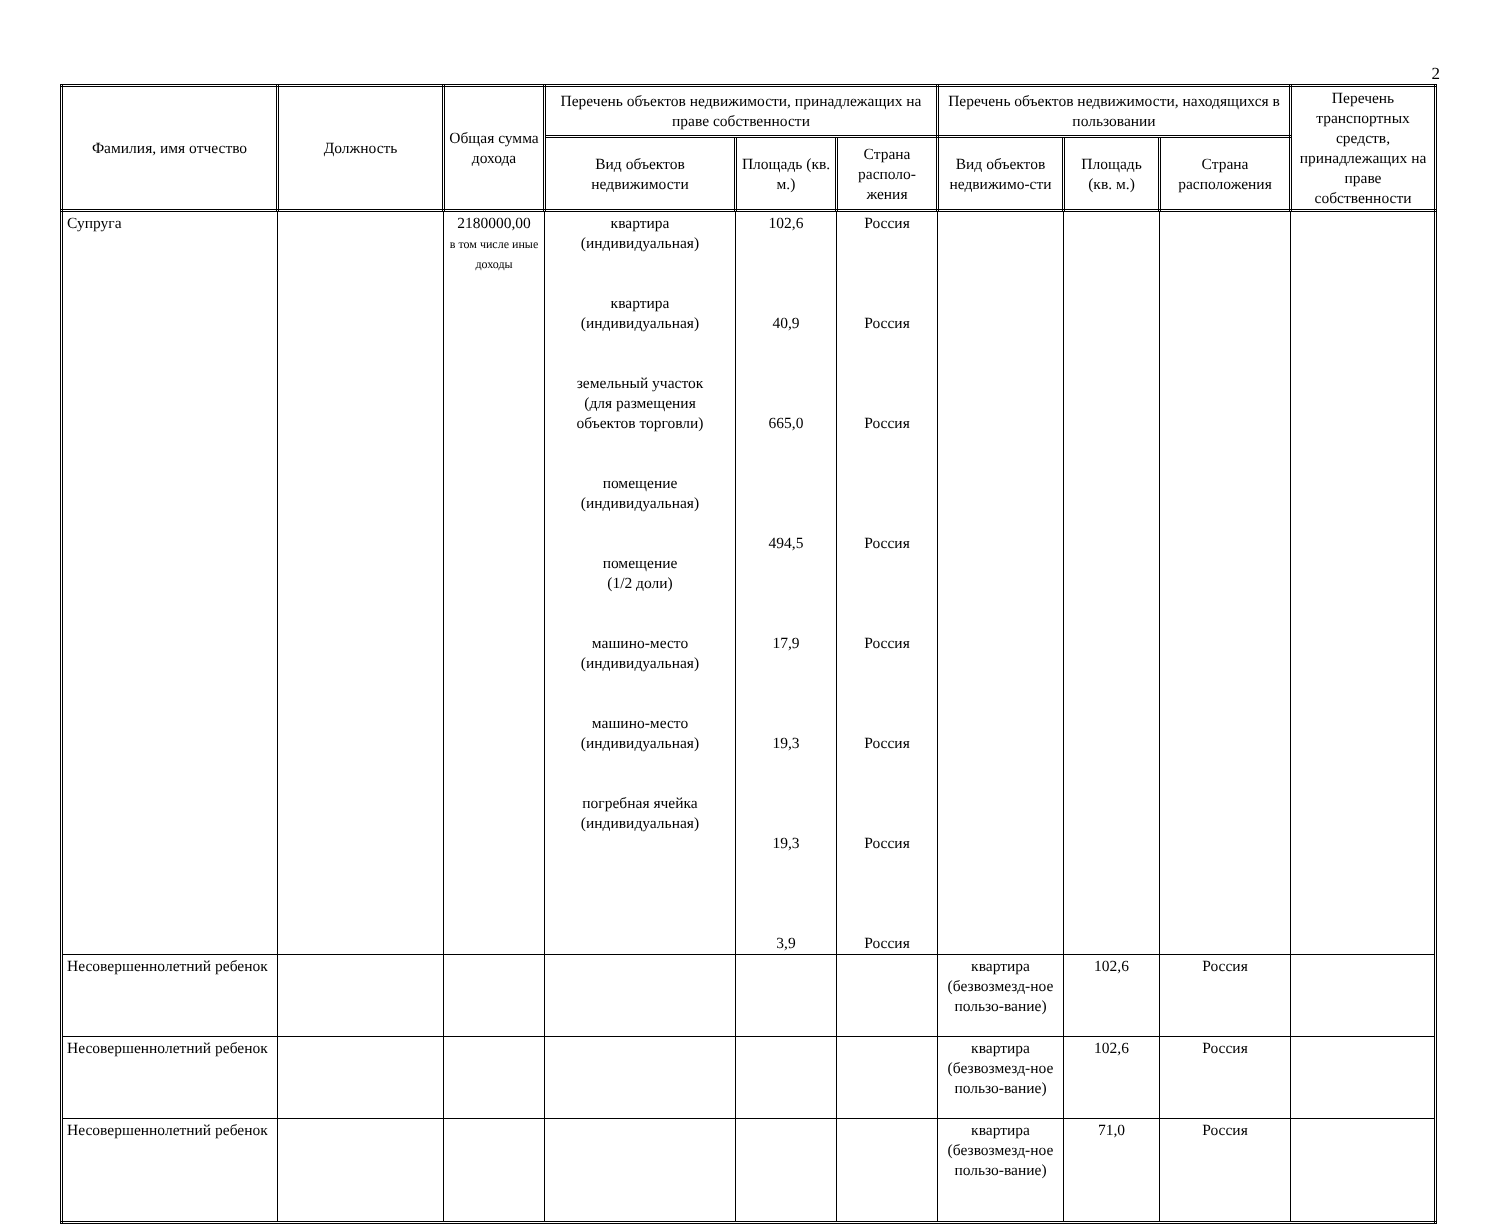2
| Фамилия, имя отчество | Должность | Общая сумма дохода | Перечень объектов недвижимости, принадлежащих на праве собственности | | | Перечень объектов недвижимости, находящихся в пользовании | | | Перечень транспортных средств, принадлежащих на праве собственности |
| --- | --- | --- | --- | --- | --- | --- | --- | --- | --- |
| | | | Вид объектов недвижимости | Площадь (кв. м.) | Страна располо-жения | Вид объектов недвижимо-сти | Площадь (кв. м.) | Страна расположения | |
| Супруга | | 2180000,00 в том числе иные доходы | квартира (индивидуальная) квартира (индивидуальная) земельный участок (для размещения объектов торговли) помещение (индивидуальная) помещение (1/2 доли) машино-место (индивидуальная) машино-место (индивидуальная) погребная ячейка (индивидуальная) | 102,6 40,9 665,0 494,5 17,9 19,3 19,3 3,9 | Россия Россия Россия Россия Россия Россия Россия Россия | | | | |
| Несовершеннолетний ребенок | | | | | | квартира (безвозмезд-ное пользо-вание) | 102,6 | Россия | |
| Несовершеннолетний ребенок | | | | | | квартира (безвозмезд-ное пользо-вание) | 102,6 | Россия | |
| Несовершеннолетний ребенок | | | | | | квартира (безвозмезд-ное пользо-вание) | 71,0 | Россия | |